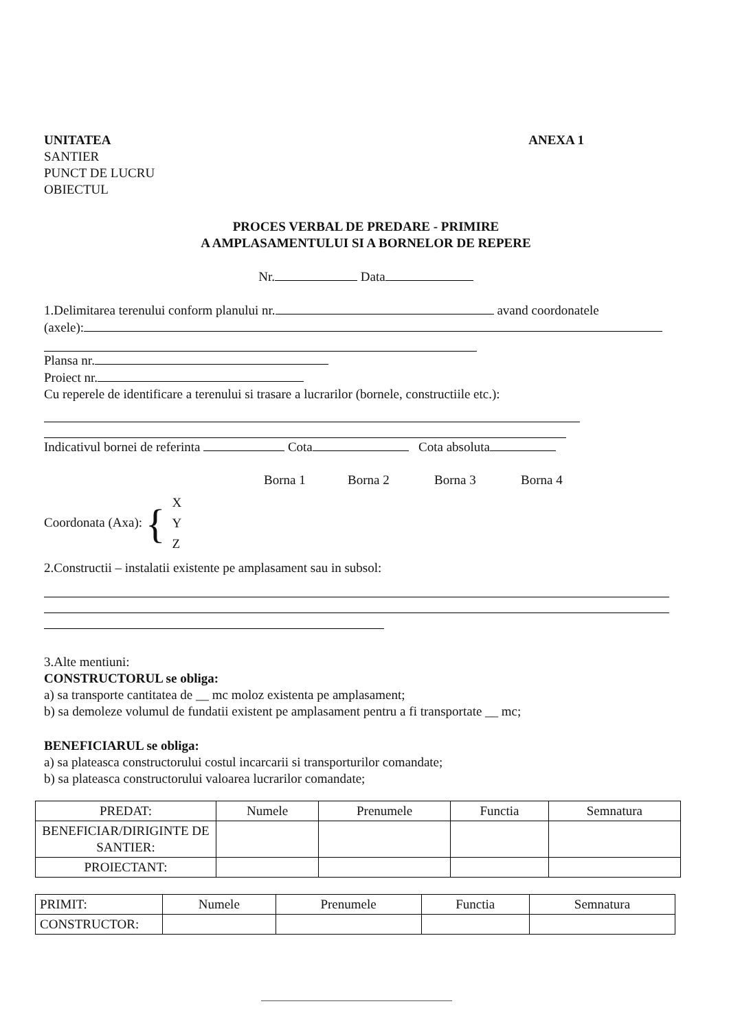UNITATEA
SANTIER
PUNCT DE LUCRU
OBIECTUL
ANEXA 1
PROCES VERBAL DE PREDARE - PRIMIRE
A AMPLASAMENTULUI SI A BORNELOR DE REPERE
Nr. Data
1.Delimitarea terenului conform planului nr. avand coordonatele
(axele):
Plansa nr.
Proiect nr.
Cu reperele de identificare a terenului si trasare a lucrarilor (bornele, constructiile etc.):
Indicativul bornei de referinta Cota Cota absoluta
Borna 1 Borna 2 Borna 3 Borna 4
Coordonata (Axa): {
X
Y
Z
2.Constructii – instalatii existente pe amplasament sau in subsol:
3.Alte mentiuni:
CONSTRUCTORUL se obliga:
a) sa transporte cantitatea de __ mc moloz existenta pe amplasament;
b) sa demoleze volumul de fundatii existent pe amplasament pentru a fi transportate __ mc;
BENEFICIARUL se obliga:
a) sa plateasca constructorului costul incarcarii si transporturilor comandate;
b) sa plateasca constructorului valoarea lucrarilor comandate;
| PREDAT: | Numele | Prenumele | Functia | Semnatura |
| BENEFICIAR/DIRIGINTE DE SANTIER: | | | | |
| PROIECTANT: | | | | |
| PRIMIT: | Numele | Prenumele | Functia | Semnatura |
| CONSTRUCTOR: | | | | |